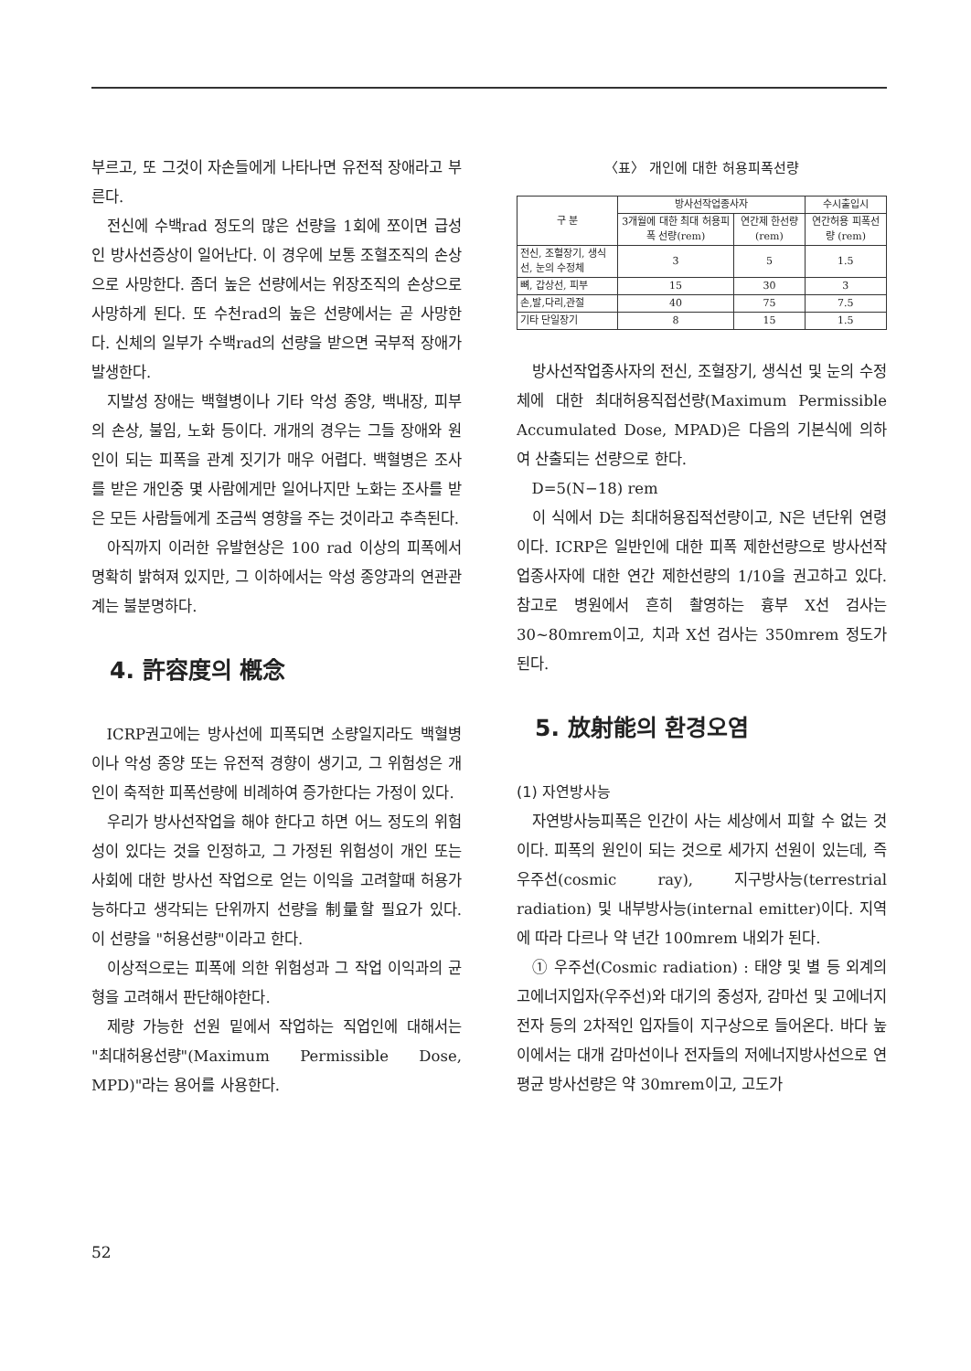부르고, 또 그것이 자손들에게 나타나면 유전적 장애라고 부른다.
전신에 수백rad 정도의 많은 선량을 1회에 쪼이면 급성인 방사선증상이 일어난다. 이 경우에 보통 조혈조직의 손상으로 사망한다. 좀더 높은 선량에서는 위장조직의 손상으로 사망하게 된다. 또 수천rad의 높은 선량에서는 곧 사망한다. 신체의 일부가 수백rad의 선량을 받으면 국부적 장애가 발생한다.
지발성 장애는 백혈병이나 기타 악성 종양, 백내장, 피부의 손상, 불임, 노화 등이다. 개개의 경우는 그들 장애와 원인이 되는 피폭을 관계 짓기가 매우 어렵다. 백혈병은 조사를 받은 개인중 몇 사람에게만 일어나지만 노화는 조사를 받은 모든 사람들에게 조금씩 영향을 주는 것이라고 추측된다.
아직까지 이러한 유발현상은 100 rad 이상의 피폭에서 명확히 밝혀져 있지만, 그 이하에서는 악성 종양과의 연관관계는 불분명하다.
4. 許容度의 槪念
ICRP권고에는 방사선에 피폭되면 소량일지라도 백혈병이나 악성 종양 또는 유전적 경향이 생기고, 그 위험성은 개인이 축적한 피폭선량에 비례하여 증가한다는 가정이 있다.
우리가 방사선작업을 해야 한다고 하면 어느 정도의 위험성이 있다는 것을 인정하고, 그 가정된 위험성이 개인 또는 사회에 대한 방사선 작업으로 얻는 이익을 고려할때 허용가능하다고 생각되는 단위까지 선량을 制量할 필요가 있다. 이 선량을 "허용선량"이라고 한다.
이상적으로는 피폭에 의한 위험성과 그 작업 이익과의 균형을 고려해서 판단해야한다.
제량 가능한 선원 밑에서 작업하는 직업인에 대해서는 "최대허용선량"(Maximum Permissible Dose, MPD)"라는 용어를 사용한다.
〈표〉 개인에 대한 허용피폭선량
| 구 분 | 방사선작업종사자 | | 수시출입시 |
| --- | --- | --- | --- |
| | 3개월에 대한 최대 허용피폭 선량(rem) | 연간제 한선량 (rem) | 연간허용 피폭선량 (rem) |
| 전신, 조혈장기, 생식선, 눈의 수정체 | 3 | 5 | 1.5 |
| 뼈, 갑상선, 피부 | 15 | 30 | 3 |
| 손,발,다리,관절 | 40 | 75 | 7.5 |
| 기타 단일장기 | 8 | 15 | 1.5 |
방사선작업종사자의 전신, 조혈장기, 생식선 및 눈의 수정체에 대한 최대허용직접선량(Maximum Permissible Accumulated Dose, MPAD)은 다음의 기본식에 의하여 산출되는 선량으로 한다.
D=5(N−18) rem
이 식에서 D는 최대허용집적선량이고, N은 년단위 연령이다. ICRP은 일반인에 대한 피폭 제한선량으로 방사선작업종사자에 대한 연간 제한선량의 1/10을 권고하고 있다. 참고로 병원에서 흔히 촬영하는 흉부 X선 검사는 30~80mrem이고, 치과 X선 검사는 350mrem 정도가 된다.
5. 放射能의 환경오염
(1) 자연방사능
자연방사능피폭은 인간이 사는 세상에서 피할 수 없는 것이다. 피폭의 원인이 되는 것으로 세가지 선원이 있는데, 즉 우주선(cosmic ray), 지구방사능(terrestrial radiation) 및 내부방사능(internal emitter)이다. 지역에 따라 다르나 약 년간 100mrem 내외가 된다.
① 우주선(Cosmic radiation) : 태양 및 별 등 외계의 고에너지입자(우주선)와 대기의 중성자, 감마선 및 고에너지전자 등의 2차적인 입자들이 지구상으로 들어온다. 바다 높이에서는 대개 감마선이나 전자들의 저에너지방사선으로 연평균 방사선량은 약 30mrem이고, 고도가
52